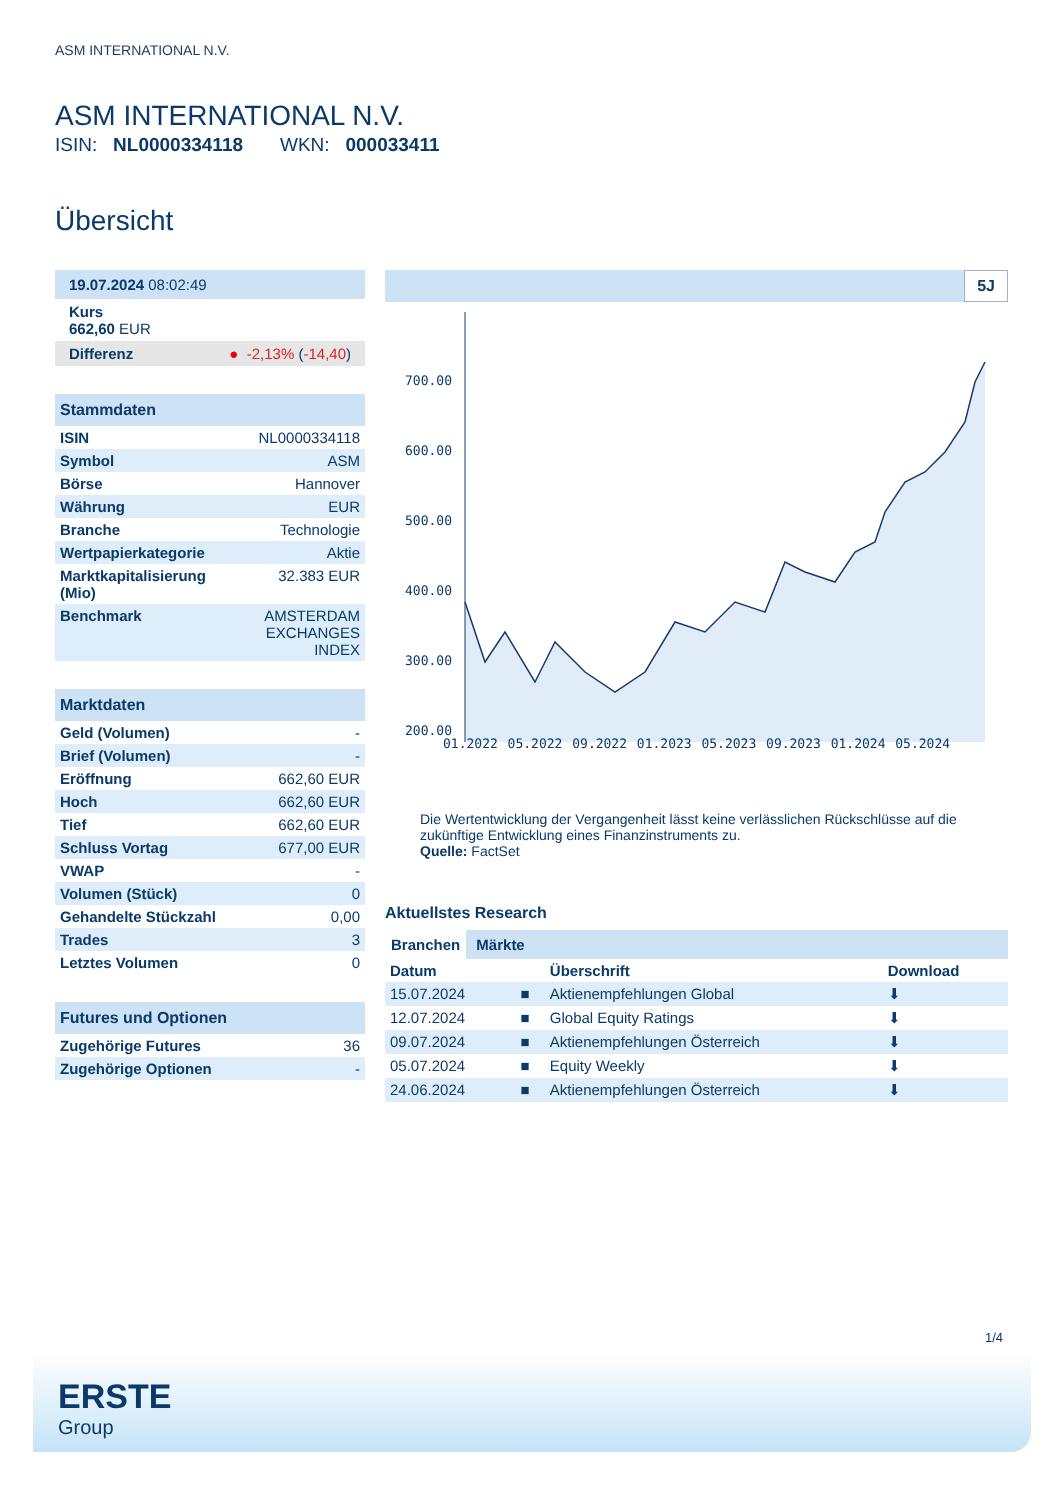ASM INTERNATIONAL N.V.
ASM INTERNATIONAL N.V.
ISIN: NL0000334118 WKN: 000033411
Übersicht
19.07.2024 08:02:49
Kurs
662,60 EUR
Differenz ● -2,13% (-14,40)
Stammdaten
| ISIN | NL0000334118 |
| Symbol | ASM |
| Börse | Hannover |
| Währung | EUR |
| Branche | Technologie |
| Wertpapierkategorie | Aktie |
| Marktkapitalisierung (Mio) | 32.383 EUR |
| Benchmark | AMSTERDAM EXCHANGES INDEX |
Marktdaten
| Geld (Volumen) | - |
| Brief (Volumen) | - |
| Eröffnung | 662,60 EUR |
| Hoch | 662,60 EUR |
| Tief | 662,60 EUR |
| Schluss Vortag | 677,00 EUR |
| VWAP | - |
| Volumen (Stück) | 0 |
| Gehandelte Stückzahl | 0,00 |
| Trades | 3 |
| Letztes Volumen | 0 |
Futures und Optionen
| Zugehörige Futures | 36 |
| Zugehörige Optionen | - |
5J
700.00
600.00
500.00
400.00
300.00
200.00
01.2022 05.2022 09.2022 01.2023 05.2023 09.2023 01.2024 05.2024
Die Wertentwicklung der Vergangenheit lässt keine verlässlichen Rückschlüsse auf die zukünftige Entwicklung eines Finanzinstruments zu.
Quelle: FactSet
Aktuellstes Research
Branchen Märkte
| Datum | | Überschrift | Download |
| --- | --- | --- | --- |
| 15.07.2024 | ■ | Aktienempfehlungen Global | ⬇ |
| 12.07.2024 | ■ | Global Equity Ratings | ⬇ |
| 09.07.2024 | ■ | Aktienempfehlungen Österreich | ⬇ |
| 05.07.2024 | ■ | Equity Weekly | ⬇ |
| 24.06.2024 | ■ | Aktienempfehlungen Österreich | ⬇ |
1/4
ERSTE
Group